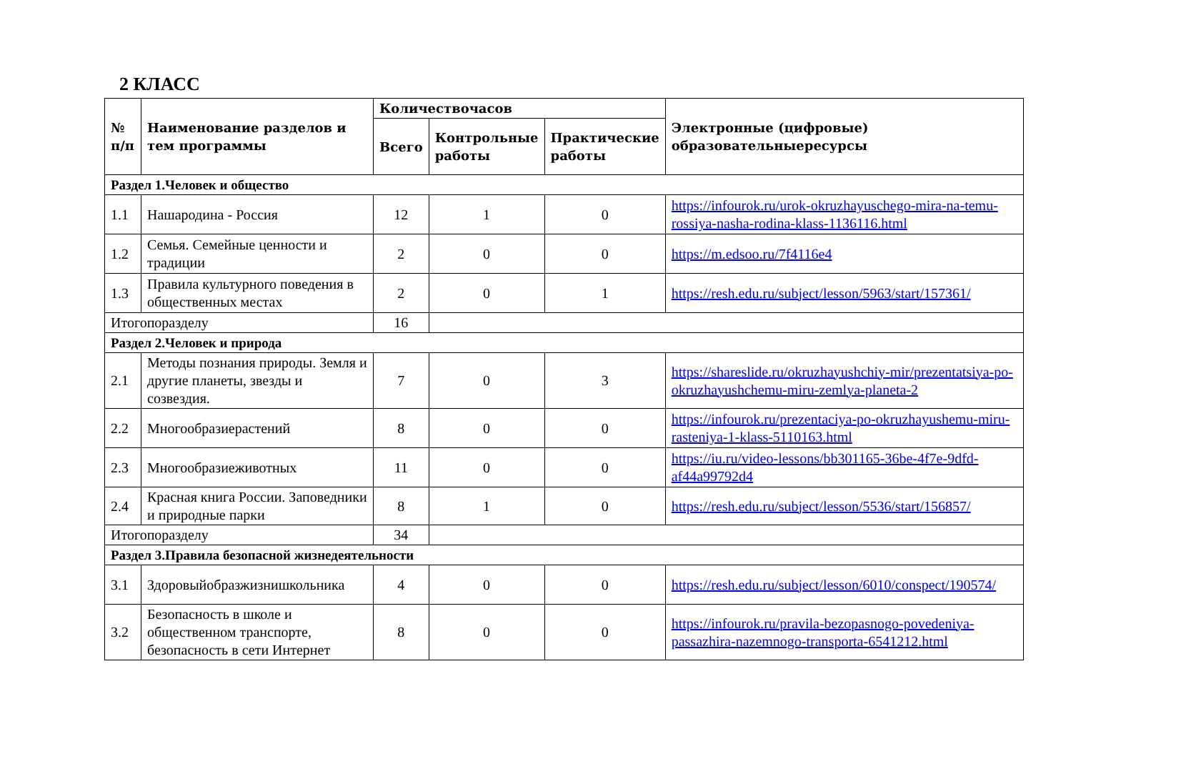2 КЛАСС
| № п/п | Наименование разделов и тем программы | Количествочасов | | | Электронные (цифровые) образовательныересурсы |
| --- | --- | --- | --- | --- | --- |
| | | Всего | Контрольные работы | Практические работы | |
| Раздел 1.Человек и общество | | | | | |
| 1.1 | Нашародина - Россия | 12 | 1 | 0 | https://infourok.ru/urok-okruzhayuschego-mira-na-temu-rossiya-nasha-rodina-klass-1136116.html |
| 1.2 | Семья. Семейные ценности и традиции | 2 | 0 | 0 | https://m.edsoo.ru/7f4116e4 |
| 1.3 | Правила культурного поведения в общественных местах | 2 | 0 | 1 | https://resh.edu.ru/subject/lesson/5963/start/157361/ |
| Итогопоразделу | | 16 | | | |
| Раздел 2.Человек и природа | | | | | |
| 2.1 | Методы познания природы. Земля и другие планеты, звезды и созвездия. | 7 | 0 | 3 | https://shareslide.ru/okruzhayushchiy-mir/prezentatsiya-po-okruzhayushchemu-miru-zemlya-planeta-2 |
| 2.2 | Многообразиерастений | 8 | 0 | 0 | https://infourok.ru/prezentaciya-po-okruzhayushemu-miru-rasteniya-1-klass-5110163.html |
| 2.3 | Многообразиеживотных | 11 | 0 | 0 | https://iu.ru/video-lessons/bb301165-36be-4f7e-9dfd-af44a99792d4 |
| 2.4 | Красная книга России. Заповедники и природные парки | 8 | 1 | 0 | https://resh.edu.ru/subject/lesson/5536/start/156857/ |
| Итогопоразделу | | 34 | | | |
| Раздел 3.Правила безопасной жизнедеятельности | | | | | |
| 3.1 | Здоровыйобразжизнишкольника | 4 | 0 | 0 | https://resh.edu.ru/subject/lesson/6010/conspect/190574/ |
| 3.2 | Безопасность в школе и общественном транспорте, безопасность в сети Интернет | 8 | 0 | 0 | https://infourok.ru/pravila-bezopasnogo-povedeniya-passazhira-nazemnogo-transporta-6541212.html |